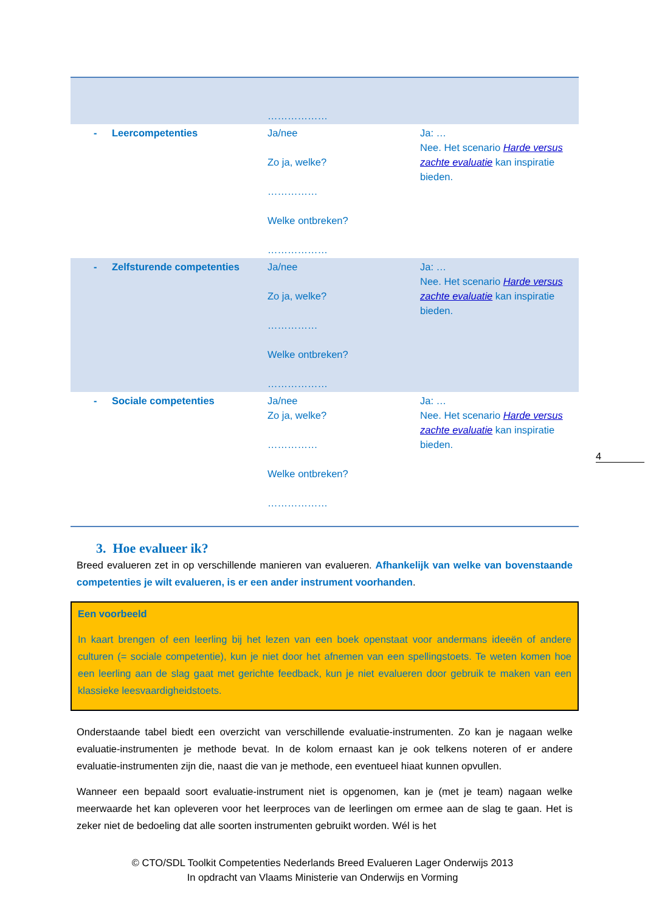| | ……………… | |
| - Leercompetenties | Ja/nee Zo ja, welke? …………… Welke ontbreken? ……………… | Ja: … Nee. Het scenario Harde versus zachte evaluatie kan inspiratie bieden. |
| - Zelfsturende competenties | Ja/nee Zo ja, welke? …………… Welke ontbreken? ……………… | Ja: … Nee. Het scenario Harde versus zachte evaluatie kan inspiratie bieden. |
| - Sociale competenties | Ja/nee Zo ja, welke? …………… Welke ontbreken? ……………… | Ja: … Nee. Het scenario Harde versus zachte evaluatie kan inspiratie bieden. |
3. Hoe evalueer ik?
Breed evalueren zet in op verschillende manieren van evalueren. Afhankelijk van welke van bovenstaande competenties je wilt evalueren, is er een ander instrument voorhanden.
Een voorbeeld
In kaart brengen of een leerling bij het lezen van een boek openstaat voor andermans ideeën of andere culturen (= sociale competentie), kun je niet door het afnemen van een spellingstoets. Te weten komen hoe een leerling aan de slag gaat met gerichte feedback, kun je niet evalueren door gebruik te maken van een klassieke leesvaardigheidstoets.
Onderstaande tabel biedt een overzicht van verschillende evaluatie-instrumenten. Zo kan je nagaan welke evaluatie-instrumenten je methode bevat. In de kolom ernaast kan je ook telkens noteren of er andere evaluatie-instrumenten zijn die, naast die van je methode, een eventueel hiaat kunnen opvullen.
Wanneer een bepaald soort evaluatie-instrument niet is opgenomen, kan je (met je team) nagaan welke meerwaarde het kan opleveren voor het leerproces van de leerlingen om ermee aan de slag te gaan. Het is zeker niet de bedoeling dat alle soorten instrumenten gebruikt worden. Wél is het
4
© CTO/SDL Toolkit Competenties Nederlands Breed Evalueren Lager Onderwijs 2013
In opdracht van Vlaams Ministerie van Onderwijs en Vorming